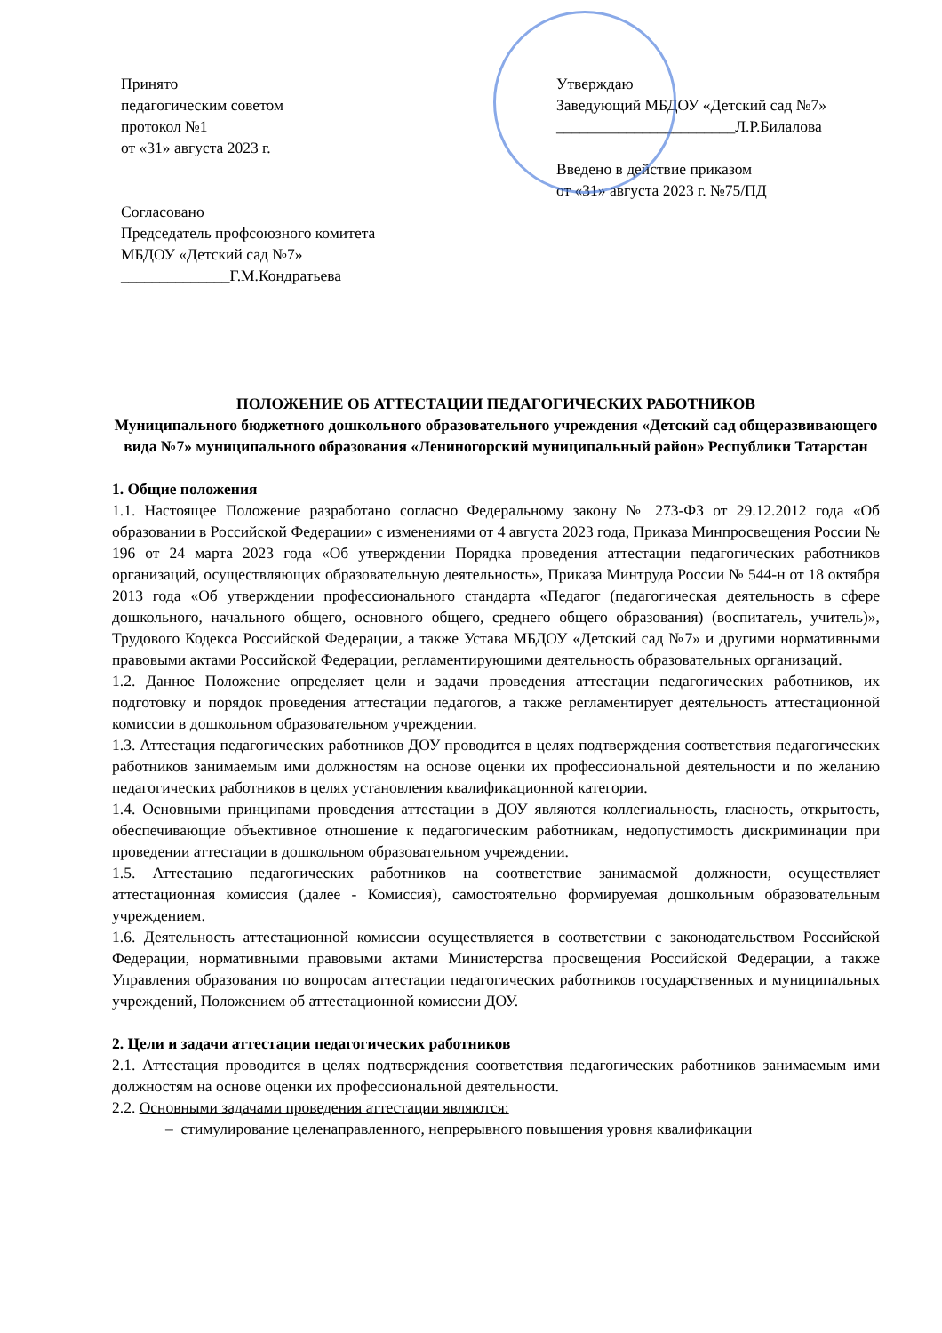Принято
педагогическим советом
протокол №1
от «31» августа 2023 г.
Согласовано
Председатель профсоюзного комитета
МБДОУ «Детский сад №7»
______________Г.М.Кондратьева
Утверждаю
Заведующий МБДОУ «Детский сад №7»
_______________________Л.Р.Билалова
Введено в действие приказом
от «31» августа 2023 г. №75/ПД
ПОЛОЖЕНИЕ ОБ АТТЕСТАЦИИ ПЕДАГОГИЧЕСКИХ РАБОТНИКОВ
Муниципального бюджетного дошкольного образовательного учреждения «Детский сад общеразвивающего вида №7» муниципального образования «Лениногорский муниципальный район» Республики Татарстан
1. Общие положения
1.1. Настоящее Положение разработано согласно Федеральному закону № 273-ФЗ от 29.12.2012 года «Об образовании в Российской Федерации» с изменениями от 4 августа 2023 года, Приказа Минпросвещения России № 196 от 24 марта 2023 года «Об утверждении Порядка проведения аттестации педагогических работников организаций, осуществляющих образовательную деятельность», Приказа Минтруда России № 544-н от 18 октября 2013 года «Об утверждении профессионального стандарта «Педагог (педагогическая деятельность в сфере дошкольного, начального общего, основного общего, среднего общего образования) (воспитатель, учитель)», Трудового Кодекса Российской Федерации, а также Устава МБДОУ «Детский сад №7» и другими нормативными правовыми актами Российской Федерации, регламентирующими деятельность образовательных организаций.
1.2. Данное Положение определяет цели и задачи проведения аттестации педагогических работников, их подготовку и порядок проведения аттестации педагогов, а также регламентирует деятельность аттестационной комиссии в дошкольном образовательном учреждении.
1.3. Аттестация педагогических работников ДОУ проводится в целях подтверждения соответствия педагогических работников занимаемым ими должностям на основе оценки их профессиональной деятельности и по желанию педагогических работников в целях установления квалификационной категории.
1.4. Основными принципами проведения аттестации в ДОУ являются коллегиальность, гласность, открытость, обеспечивающие объективное отношение к педагогическим работникам, недопустимость дискриминации при проведении аттестации в дошкольном образовательном учреждении.
1.5. Аттестацию педагогических работников на соответствие занимаемой должности, осуществляет аттестационная комиссия (далее - Комиссия), самостоятельно формируемая дошкольным образовательным учреждением.
1.6. Деятельность аттестационной комиссии осуществляется в соответствии с законодательством Российской Федерации, нормативными правовыми актами Министерства просвещения Российской Федерации, а также Управления образования по вопросам аттестации педагогических работников государственных и муниципальных учреждений, Положением об аттестационной комиссии ДОУ.
2. Цели и задачи аттестации педагогических работников
2.1. Аттестация проводится в целях подтверждения соответствия педагогических работников занимаемым ими должностям на основе оценки их профессиональной деятельности.
2.2. Основными задачами проведения аттестации являются:
– стимулирование целенаправленного, непрерывного повышения уровня квалификации